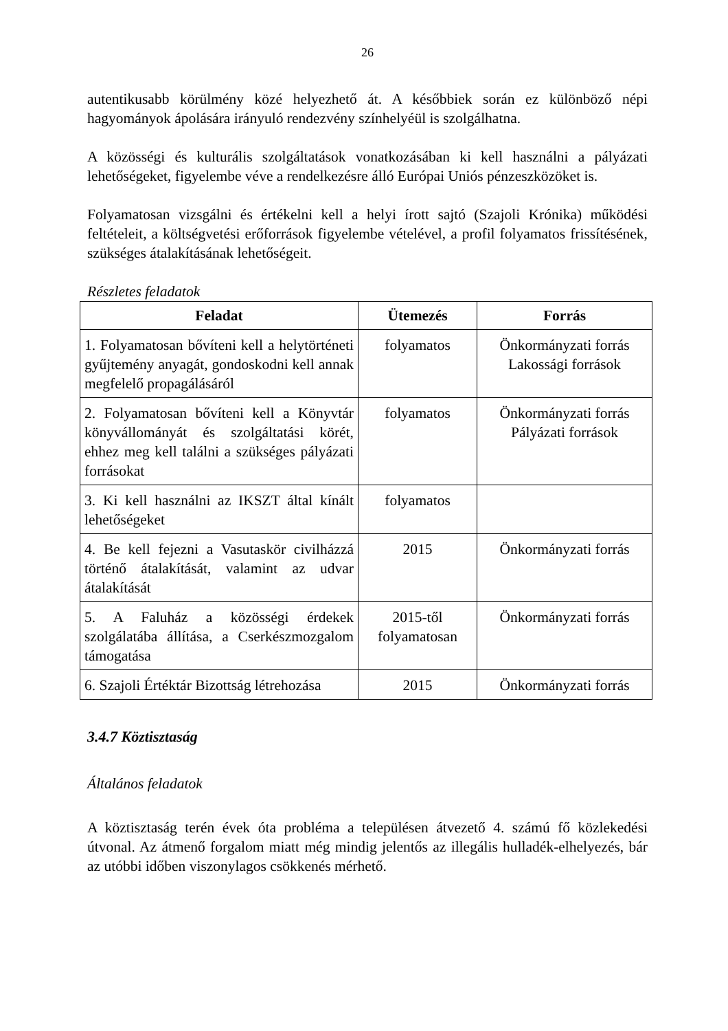26
autentikusabb körülmény közé helyezhető át. A későbbiek során ez különböző népi hagyományok ápolására irányuló rendezvény színhelyéül is szolgálhatna.
A közösségi és kulturális szolgáltatások vonatkozásában ki kell használni a pályázati lehetőségeket, figyelembe véve a rendelkezésre álló Európai Uniós pénzeszközöket is.
Folyamatosan vizsgálni és értékelni kell a helyi írott sajtó (Szajoli Krónika) működési feltételeit, a költségvetési erőforrások figyelembe vételével, a profil folyamatos frissítésének, szükséges átalakításának lehetőségeit.
Részletes feladatok
| Feladat | Ütemezés | Forrás |
| --- | --- | --- |
| 1. Folyamatosan bővíteni kell a helytörténeti gyűjtemény anyagát, gondoskodni kell annak megfelelő propagálásáról | folyamatos | Önkormányzati forrás Lakossági források |
| 2. Folyamatosan bővíteni kell a Könyvtár könyvállományát és szolgáltatási körét, ehhez meg kell találni a szükséges pályázati forrásokat | folyamatos | Önkormányzati forrás Pályázati források |
| 3. Ki kell használni az IKSZT által kínált lehetőségeket | folyamatos | |
| 4. Be kell fejezni a Vasutaskör civilházzá történő átalakítását, valamint az udvar átalakítását | 2015 | Önkormányzati forrás |
| 5. A Faluház a közösségi érdekek szolgálatába állítása, a Cserkészmozgalom támogatása | 2015-től folyamatosan | Önkormányzati forrás |
| 6. Szajoli Értéktár Bizottság létrehozása | 2015 | Önkormányzati forrás |
3.4.7 Köztisztaság
Általános feladatok
A köztisztaság terén évek óta probléma a településen átvezető 4. számú fő közlekedési útvonal. Az átmenő forgalom miatt még mindig jelentős az illegális hulladék-elhelyezés, bár az utóbbi időben viszonylagos csökkenés mérhető.